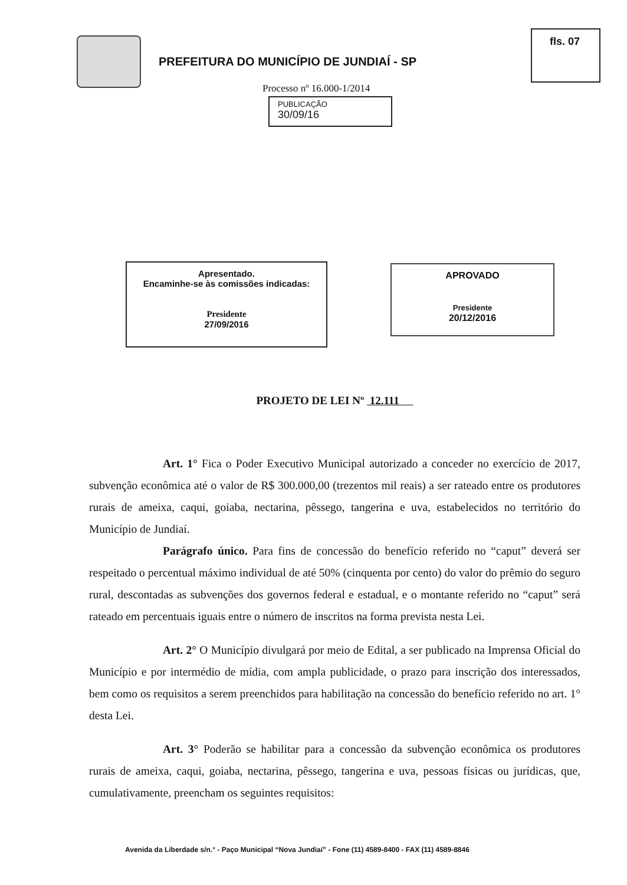PREFEITURA DO MUNICÍPIO DE JUNDIAÍ - SP
fls. 07
Processo nº 16.000-1/2014
PUBLICAÇÃO
30/09/16
Apresentado.
Encaminhe-se às comissões indicadas:
Presidente
27/09/2016
APROVADO
Presidente
20/12/2016
PROJETO DE LEI Nº 12.111
Art. 1° Fica o Poder Executivo Municipal autorizado a conceder no exercício de 2017, subvenção econômica até o valor de R$ 300.000,00 (trezentos mil reais) a ser rateado entre os produtores rurais de ameixa, caqui, goiaba, nectarina, pêssego, tangerina e uva, estabelecidos no território do Município de Jundiaí.
Parágrafo único. Para fins de concessão do benefício referido no “caput” deverá ser respeitado o percentual máximo individual de até 50% (cinquenta por cento) do valor do prêmio do seguro rural, descontadas as subvenções dos governos federal e estadual, e o montante referido no “caput” será rateado em percentuais iguais entre o número de inscritos na forma prevista nesta Lei.
Art. 2° O Município divulgará por meio de Edital, a ser publicado na Imprensa Oficial do Município e por intermédio de mídia, com ampla publicidade, o prazo para inscrição dos interessados, bem como os requisitos a serem preenchidos para habilitação na concessão do benefício referido no art. 1° desta Lei.
Art. 3° Poderão se habilitar para a concessão da subvenção econômica os produtores rurais de ameixa, caqui, goiaba, nectarina, pêssego, tangerina e uva, pessoas físicas ou jurídicas, que, cumulativamente, preencham os seguintes requisitos:
Avenida da Liberdade s/n.° - Paço Municipal “Nova Jundiaí” - Fone (11) 4589-8400 - FAX (11) 4589-8846